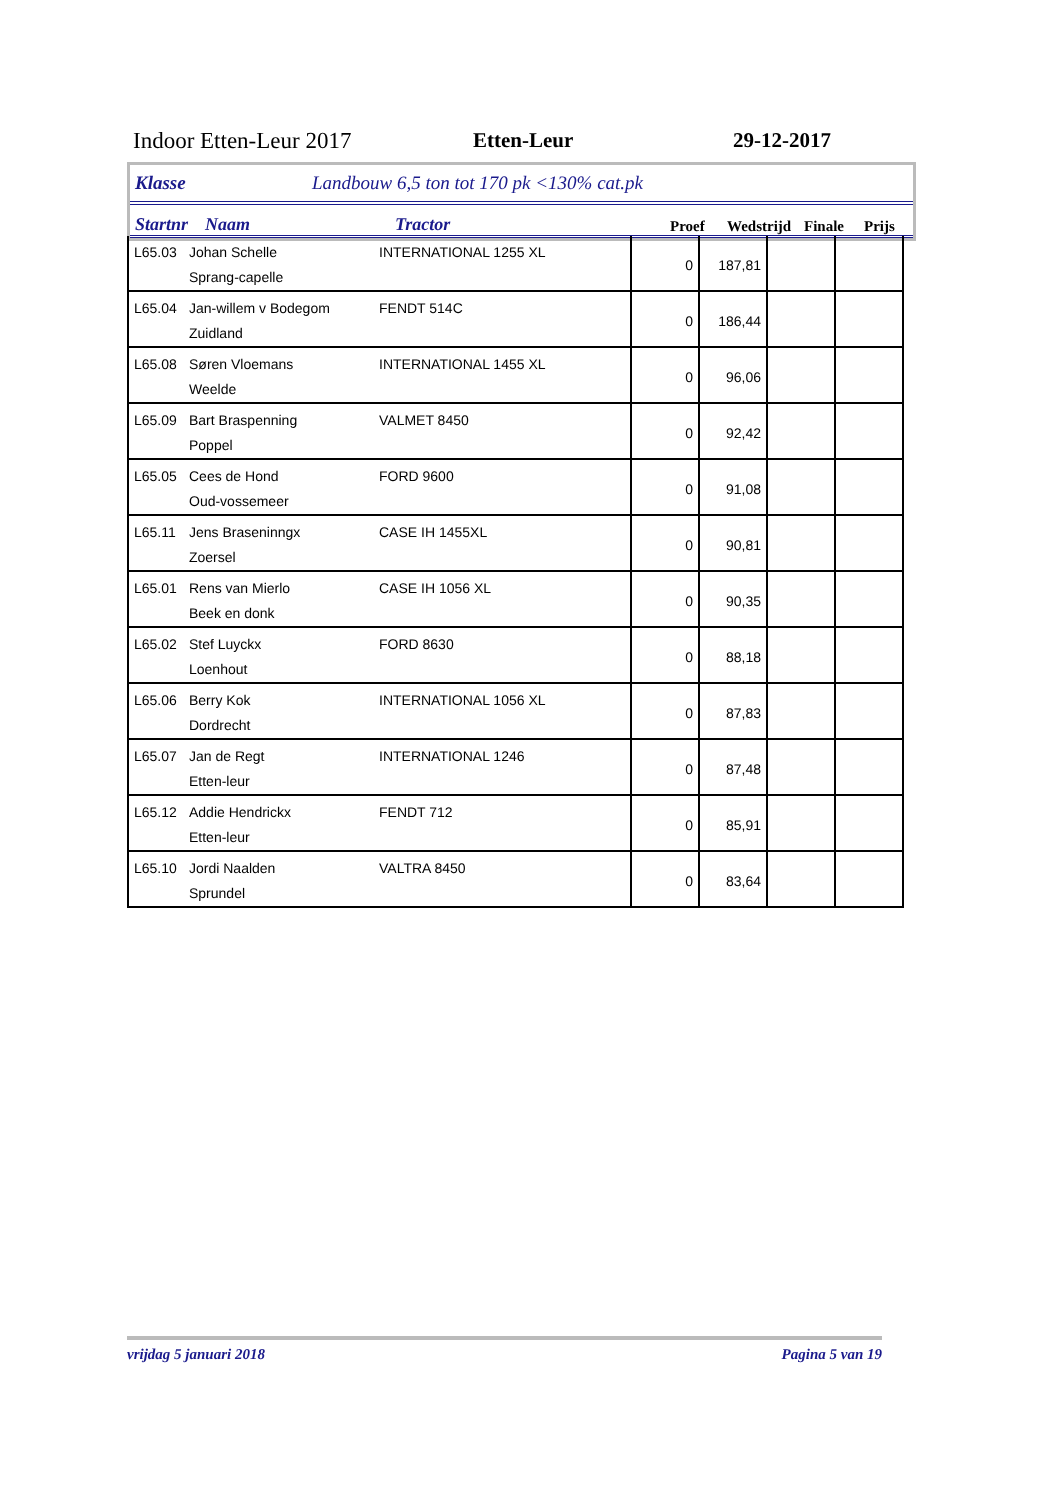Indoor Etten-Leur 2017 Etten-Leur 29-12-2017
Klasse Landbouw 6,5 ton tot 170 pk <130% cat.pk
Startnr Naam Tractor Proef Wedstrijd Finale Prijs
| L65.03 | Johan Schelle Sprang-capelle | INTERNATIONAL 1255 XL | 0 | 187,81 | | |
| L65.04 | Jan-willem v Bodegom Zuidland | FENDT 514C | 0 | 186,44 | | |
| L65.08 | Søren Vloemans Weelde | INTERNATIONAL 1455 XL | 0 | 96,06 | | |
| L65.09 | Bart Braspenning Poppel | VALMET 8450 | 0 | 92,42 | | |
| L65.05 | Cees de Hond Oud-vossemeer | FORD 9600 | 0 | 91,08 | | |
| L65.11 | Jens Braseninngx Zoersel | CASE IH 1455XL | 0 | 90,81 | | |
| L65.01 | Rens van Mierlo Beek en donk | CASE IH 1056 XL | 0 | 90,35 | | |
| L65.02 | Stef Luyckx Loenhout | FORD 8630 | 0 | 88,18 | | |
| L65.06 | Berry Kok Dordrecht | INTERNATIONAL 1056 XL | 0 | 87,83 | | |
| L65.07 | Jan de Regt Etten-leur | INTERNATIONAL 1246 | 0 | 87,48 | | |
| L65.12 | Addie Hendrickx Etten-leur | FENDT 712 | 0 | 85,91 | | |
| L65.10 | Jordi Naalden Sprundel | VALTRA 8450 | 0 | 83,64 | | |
vrijdag 5 januari 2018 Pagina 5 van 19